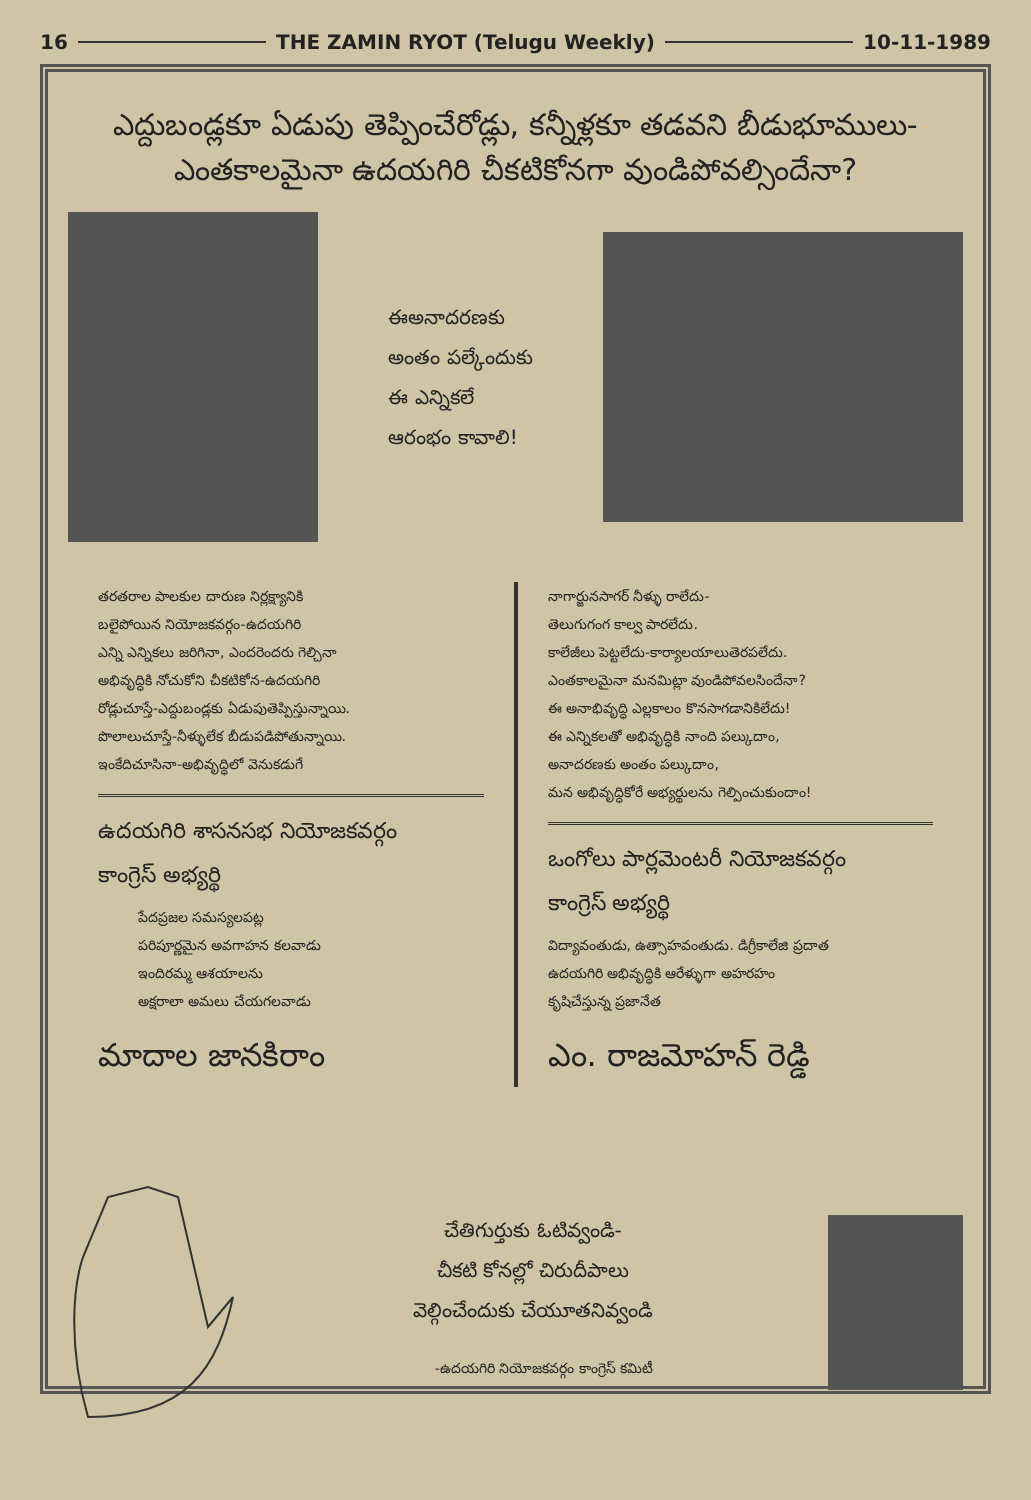16 THE ZAMIN RYOT (Telugu Weekly) 10-11-1989
ఎద్దుబండ్లకూ ఏడుపు తెప్పించేరోడ్లు, కన్నీళ్లకూ తడవని బీడుభూములు-
ఎంతకాలమైనా ఉదయగిరి చీకటికోనగా వుండిపోవల్సిందేనా?
ఈఅనాదరణకు
అంతం పల్కేందుకు
ఈ ఎన్నికలే
ఆరంభం కావాలి!
తరతరాల పాలకుల దారుణ నిర్లక్ష్యానికి
బలైపోయిన నియోజకవర్గం-ఉదయగిరి
ఎన్ని ఎన్నికలు జరిగినా, ఎందరెందరు గెల్చినా
అభివృద్ధికి నోచుకోని చీకటికోన-ఉదయగిరి
రోడ్లుచూస్తే-ఎద్దుబండ్లకు ఏడుపుతెప్పిస్తున్నాయి.
పొలాలుచూస్తే-నీళ్ళులేక బీడుపడిపోతున్నాయి.
ఇంకేదిచూసినా-అభివృద్ధిలో వెనుకడుగే
ఉదయగిరి శాసనసభ నియోజకవర్గం
కాంగ్రెస్ అభ్యర్థి
పేదప్రజల సమస్యలపట్ల
పరిపూర్ణమైన అవగాహన కలవాడు
ఇందిరమ్మ ఆశయాలను
అక్షరాలా అమలు చేయగలవాడు
మాదాల జానకిరాం
నాగార్జునసాగర్ నీళ్ళు రాలేదు-
తెలుగుగంగ కాల్వ పారలేదు.
కాలేజీలు పెట్టలేదు-కార్యాలయాలుతెరపలేదు.
ఎంతకాలమైనా మనమిట్లా వుండిపోవలసిందేనా?
ఈ అనాభివృద్ధి ఎల్లకాలం కొనసాగడానికిలేదు!
ఈ ఎన్నికలతో అభివృద్ధికి నాంది పల్కుదాం,
అనాదరణకు అంతం పల్కుదాం,
మన అభివృద్ధికోరే అభ్యర్థులను గెల్పించుకుందాం!
ఒంగోలు పార్లమెంటరీ నియోజకవర్గం
కాంగ్రెస్ అభ్యర్థి
విద్యావంతుడు, ఉత్సాహవంతుడు. డిగ్రీకాలేజి ప్రదాత
ఉదయగిరి అభివృద్ధికి ఆరేళ్ళుగా అహరహం
కృషిచేస్తున్న ప్రజానేత
ఎం. రాజమోహన్ రెడ్డి
చేతిగుర్తుకు ఓటివ్వండి-
చీకటి కోనల్లో చిరుదీపాలు
వెల్గించేందుకు చేయూతనివ్వండి
-ఉదయగిరి నియోజకవర్గం కాంగ్రెస్ కమిటీ